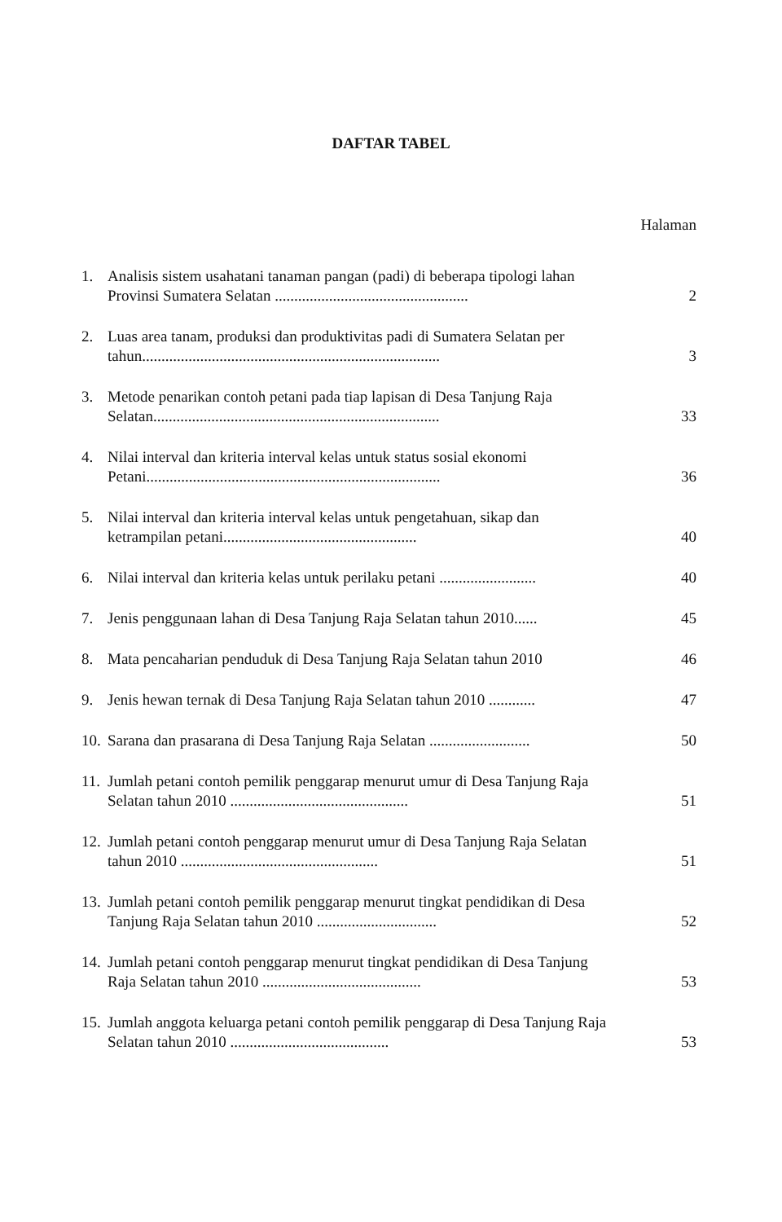DAFTAR TABEL
Halaman
1. Analisis sistem usahatani tanaman pangan (padi) di beberapa tipologi lahan Provinsi Sumatera Selatan .................................................. 2
2. Luas area tanam, produksi dan produktivitas padi di Sumatera Selatan per tahun............................................................................. 3
3. Metode penarikan contoh petani pada tiap lapisan di Desa Tanjung Raja Selatan.......................................................................... 33
4. Nilai interval dan kriteria interval kelas untuk status sosial ekonomi Petani............................................................................ 36
5. Nilai interval dan kriteria interval kelas untuk pengetahuan, sikap dan ketrampilan petani.................................................. 40
6. Nilai interval dan kriteria kelas untuk perilaku petani ......................... 40
7. Jenis penggunaan lahan di Desa Tanjung Raja Selatan tahun 2010...... 45
8. Mata pencaharian penduduk di Desa Tanjung Raja Selatan tahun 2010 46
9. Jenis hewan ternak di Desa Tanjung Raja Selatan tahun 2010 ............ 47
10. Sarana dan prasarana di Desa Tanjung Raja Selatan .......................... 50
11. Jumlah petani contoh pemilik penggarap menurut umur di Desa Tanjung Raja Selatan tahun 2010 .............................................. 51
12. Jumlah petani contoh penggarap menurut umur di Desa Tanjung Raja Selatan tahun 2010 ................................................... 51
13. Jumlah petani contoh pemilik penggarap menurut tingkat pendidikan di Desa Tanjung Raja Selatan tahun 2010 ............................... 52
14. Jumlah petani contoh penggarap menurut tingkat pendidikan di Desa Tanjung Raja Selatan tahun 2010 ......................................... 53
15. Jumlah anggota keluarga petani contoh pemilik penggarap di Desa Tanjung Raja Selatan tahun 2010 ......................................... 53